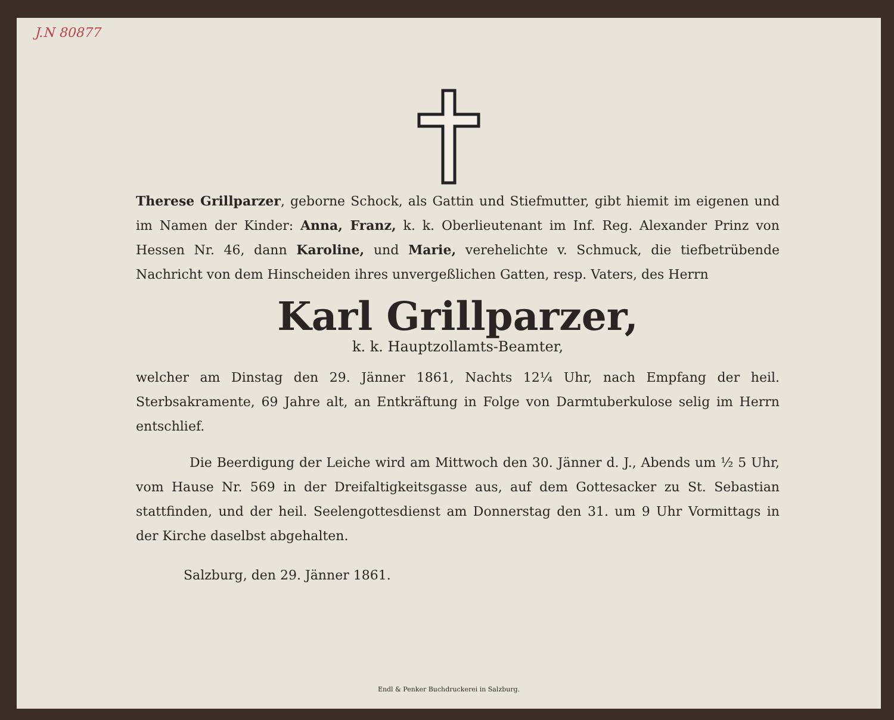J.N 80877
Therese Grillparzer, geborne Schock, als Gattin und Stiefmutter, gibt hiemit im eigenen und im Namen der Kinder: Anna, Franz, k. k. Oberlieutenant im Inf. Reg. Alexander Prinz von Hessen Nr. 46, dann Karoline, und Marie, verehelichte v. Schmuck, die tiefbetrübende Nachricht von dem Hinscheiden ihres unvergeßlichen Gatten, resp. Vaters, des Herrn
Karl Grillparzer,
k. k. Hauptzollamts-Beamter,
welcher am Dinstag den 29. Jänner 1861, Nachts 12¼ Uhr, nach Empfang der heil. Sterbsakramente, 69 Jahre alt, an Entkräftung in Folge von Darmtuberkulose selig im Herrn entschlief.
Die Beerdigung der Leiche wird am Mittwoch den 30. Jänner d. J., Abends um ½ 5 Uhr, vom Hause Nr. 569 in der Dreifaltigkeitsgasse aus, auf dem Gottesacker zu St. Sebastian stattfinden, und der heil. Seelengottesdienst am Donnerstag den 31. um 9 Uhr Vormittags in der Kirche daselbst abgehalten.
Salzburg, den 29. Jänner 1861.
Endl & Penker Buchdruckerei in Salzburg.